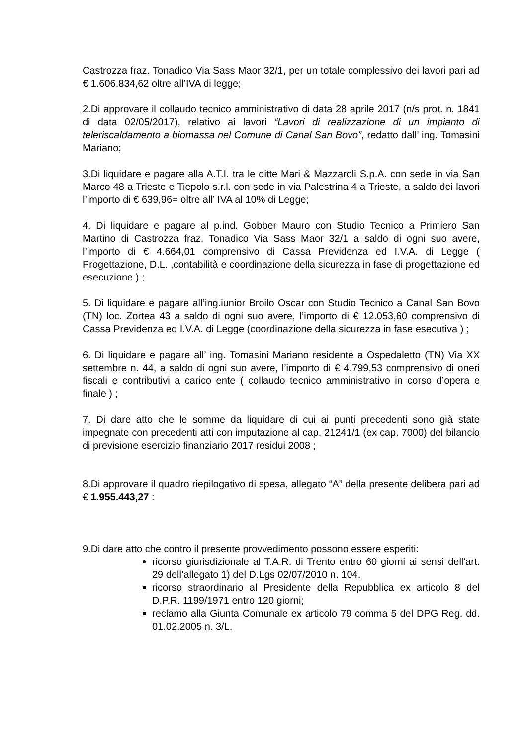Castrozza fraz. Tonadico Via Sass Maor 32/1, per un totale complessivo dei lavori pari ad € 1.606.834,62 oltre all’IVA di legge;
2.Di approvare il collaudo tecnico amministrativo di data 28 aprile 2017 (n/s prot. n. 1841 di data 02/05/2017), relativo ai lavori “Lavori di realizzazione di un impianto di teleriscaldamento a biomassa nel Comune di Canal San Bovo”, redatto dall’ ing. Tomasini Mariano;
3.Di liquidare e pagare alla A.T.I. tra le ditte Mari & Mazzaroli S.p.A. con sede in via San Marco 48 a Trieste e Tiepolo s.r.l. con sede in via Palestrina 4 a Trieste, a saldo dei lavori l’importo di € 639,96= oltre all’ IVA al 10% di Legge;
4. Di liquidare e pagare al p.ind. Gobber Mauro con Studio Tecnico a Primiero San Martino di Castrozza fraz. Tonadico Via Sass Maor 32/1 a saldo di ogni suo avere, l’importo di € 4.664,01 comprensivo di Cassa Previdenza ed I.V.A. di Legge ( Progettazione, D.L. ,contabilità e coordinazione della sicurezza in fase di progettazione ed esecuzione ) ;
5. Di liquidare e pagare all’ing.iunior Broilo Oscar con Studio Tecnico a Canal San Bovo (TN) loc. Zortea 43 a saldo di ogni suo avere, l’importo di € 12.053,60 comprensivo di Cassa Previdenza ed I.V.A. di Legge (coordinazione della sicurezza in fase esecutiva ) ;
6. Di liquidare e pagare all’ ing. Tomasini Mariano residente a Ospedaletto (TN) Via XX settembre n. 44, a saldo di ogni suo avere, l’importo di € 4.799,53 comprensivo di oneri fiscali e contributivi a carico ente ( collaudo tecnico amministrativo in corso d’opera e finale ) ;
7. Di dare atto che le somme da liquidare di cui ai punti precedenti sono già state impegnate con precedenti atti con imputazione al cap. 21241/1 (ex cap. 7000) del bilancio di previsione esercizio finanziario 2017 residui 2008 ;
8.Di approvare il quadro riepilogativo di spesa, allegato “A” della presente delibera pari ad € 1.955.443,27 :
9.Di dare atto che contro il presente provvedimento possono essere esperiti:
ricorso giurisdizionale al T.A.R. di Trento entro 60 giorni ai sensi dell'art. 29 dell’allegato 1) del D.Lgs 02/07/2010 n. 104.
ricorso straordinario al Presidente della Repubblica ex articolo 8 del D.P.R. 1199/1971 entro 120 giorni;
reclamo alla Giunta Comunale ex articolo 79 comma 5 del DPG Reg. dd. 01.02.2005 n. 3/L.